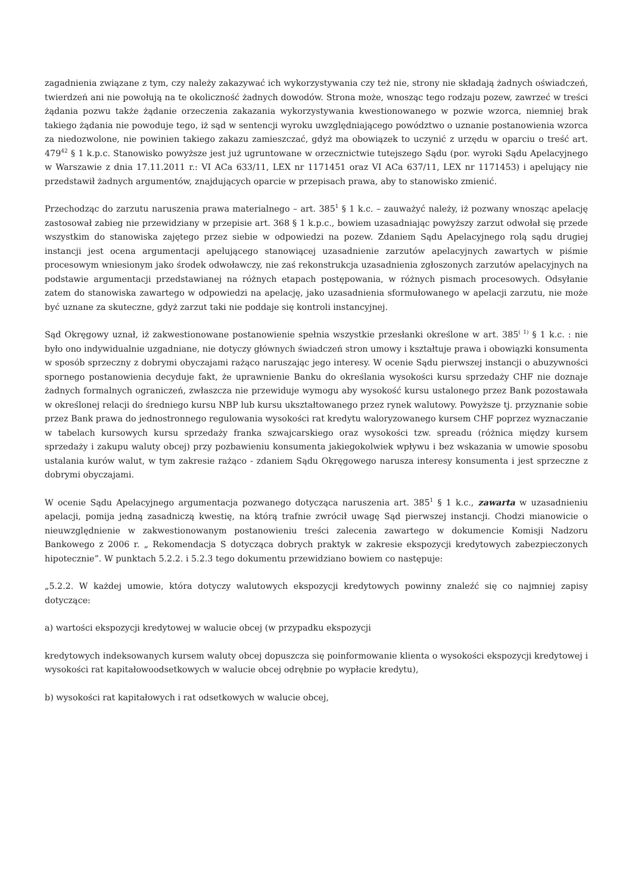zagadnienia związane z tym, czy należy zakazywać ich wykorzystywania czy też nie, strony nie składają żadnych oświadczeń, twierdzeń ani nie powołują na te okoliczność żadnych dowodów. Strona może, wnosząc tego rodzaju pozew, zawrzeć w treści żądania pozwu także żądanie orzeczenia zakazania wykorzystywania kwestionowanego w pozwie wzorca, niemniej brak takiego żądania nie powoduje tego, iż sąd w sentencji wyroku uwzględniającego powództwo o uznanie postanowienia wzorca za niedozwolone, nie powinien takiego zakazu zamieszczać, gdyż ma obowiązek to uczynić z urzędu w oparciu o treść art. 479<sup>42</sup> § 1 k.p.c. Stanowisko powyższe jest już ugruntowane w orzecznictwie tutejszego Sądu (por. wyroki Sądu Apelacyjnego w Warszawie z dnia 17.11.2011 r.: VI ACa 633/11, LEX nr 1171451 oraz VI ACa 637/11, LEX nr 1171453) i apelujący nie przedstawił żadnych argumentów, znajdujących oparcie w przepisach prawa, aby to stanowisko zmienić.
Przechodząc do zarzutu naruszenia prawa materialnego – art. 385<sup>1</sup> § 1 k.c. – zauważyć należy, iż pozwany wnosząc apelację zastosował zabieg nie przewidziany w przepisie art. 368 § 1 k.p.c., bowiem uzasadniając powyższy zarzut odwołał się przede wszystkim do stanowiska zajętego przez siebie w odpowiedzi na pozew. Zdaniem Sądu Apelacyjnego rolą sądu drugiej instancji jest ocena argumentacji apelującego stanowiącej uzasadnienie zarzutów apelacyjnych zawartych w piśmie procesowym wniesionym jako środek odwoławczy, nie zaś rekonstrukcja uzasadnienia zgłoszonych zarzutów apelacyjnych na podstawie argumentacji przedstawianej na różnych etapach postępowania, w różnych pismach procesowych. Odsyłanie zatem do stanowiska zawartego w odpowiedzi na apelację, jako uzasadnienia sformułowanego w apelacji zarzutu, nie może być uznane za skuteczne, gdyż zarzut taki nie poddaje się kontroli instancyjnej.
Sąd Okręgowy uznał, iż zakwestionowane postanowienie spełnia wszystkie przesłanki określone w art. 385<sup>( 1)</sup> § 1 k.c. : nie było ono indywidualnie uzgadniane, nie dotyczy głównych świadczeń stron umowy i kształtuje prawa i obowiązki konsumenta w sposób sprzeczny z dobrymi obyczajami rażąco naruszając jego interesy. W ocenie Sądu pierwszej instancji o abuzywności spornego postanowienia decyduje fakt, że uprawnienie Banku do określania wysokości kursu sprzedaży CHF nie doznaje żadnych formalnych ograniczeń, zwłaszcza nie przewiduje wymogu aby wysokość kursu ustalonego przez Bank pozostawała w określonej relacji do średniego kursu NBP lub kursu ukształtowanego przez rynek walutowy. Powyższe tj. przyznanie sobie przez Bank prawa do jednostronnego regulowania wysokości rat kredytu waloryzowanego kursem CHF poprzez wyznaczanie w tabelach kursowych kursu sprzedaży franka szwajcarskiego oraz wysokości tzw. spreadu (różnica między kursem sprzedaży i zakupu waluty obcej) przy pozbawieniu konsumenta jakiegokolwiek wpływu i bez wskazania w umowie sposobu ustalania kurów walut, w tym zakresie rażąco - zdaniem Sądu Okręgowego narusza interesy konsumenta i jest sprzeczne z dobrymi obyczajami.
W ocenie Sądu Apelacyjnego argumentacja pozwanego dotycząca naruszenia art. 385<sup>1</sup> § 1 k.c., zawarta w uzasadnieniu apelacji, pomija jedną zasadniczą kwestię, na którą trafnie zwrócił uwagę Sąd pierwszej instancji. Chodzi mianowicie o nieuwzględnienie w zakwestionowanym postanowieniu treści zalecenia zawartego w dokumencie Komisji Nadzoru Bankowego z 2006 r. „ Rekomendacja S dotycząca dobrych praktyk w zakresie ekspozycji kredytowych zabezpieczonych hipotecznie”. W punktach 5.2.2. i 5.2.3 tego dokumentu przewidziano bowiem co następuje:
„5.2.2. W każdej umowie, która dotyczy walutowych ekspozycji kredytowych powinny znaleźć się co najmniej zapisy dotyczące:
a) wartości ekspozycji kredytowej w walucie obcej (w przypadku ekspozycji
kredytowych indeksowanych kursem waluty obcej dopuszcza się poinformowanie klienta o wysokości ekspozycji kredytowej i wysokości rat kapitałowoodsetkowych w walucie obcej odrębnie po wypłacie kredytu),
b) wysokości rat kapitałowych i rat odsetkowych w walucie obcej,